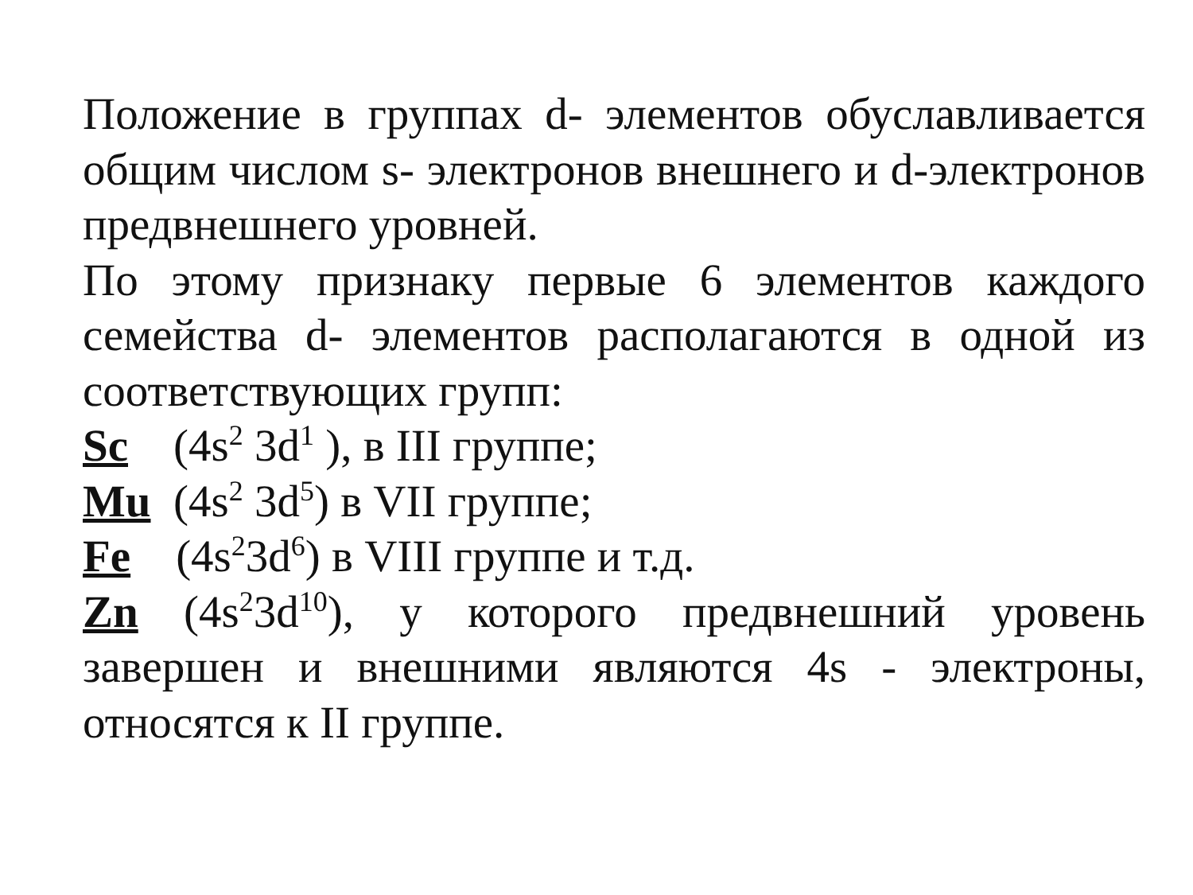Положение в группах d- элементов обуславливается общим числом s- электронов внешнего и d-электронов предвнешнего уровней.
По этому признаку первые 6 элементов каждого семейства d- элементов располагаются в одной из соответствующих групп:
Sc (4s<sup>2</sup> 3d<sup>1</sup> ), в III группе;
Mu (4s<sup>2</sup> 3d<sup>5</sup>) в VII группе;
Fe (4s<sup>2</sup>3d<sup>6</sup>) в VIII группе и т.д.
Zn (4s<sup>2</sup>3d<sup>10</sup>), у которого предвнешний уровень завершен и внешними являются 4s - электроны, относятся к II группе.